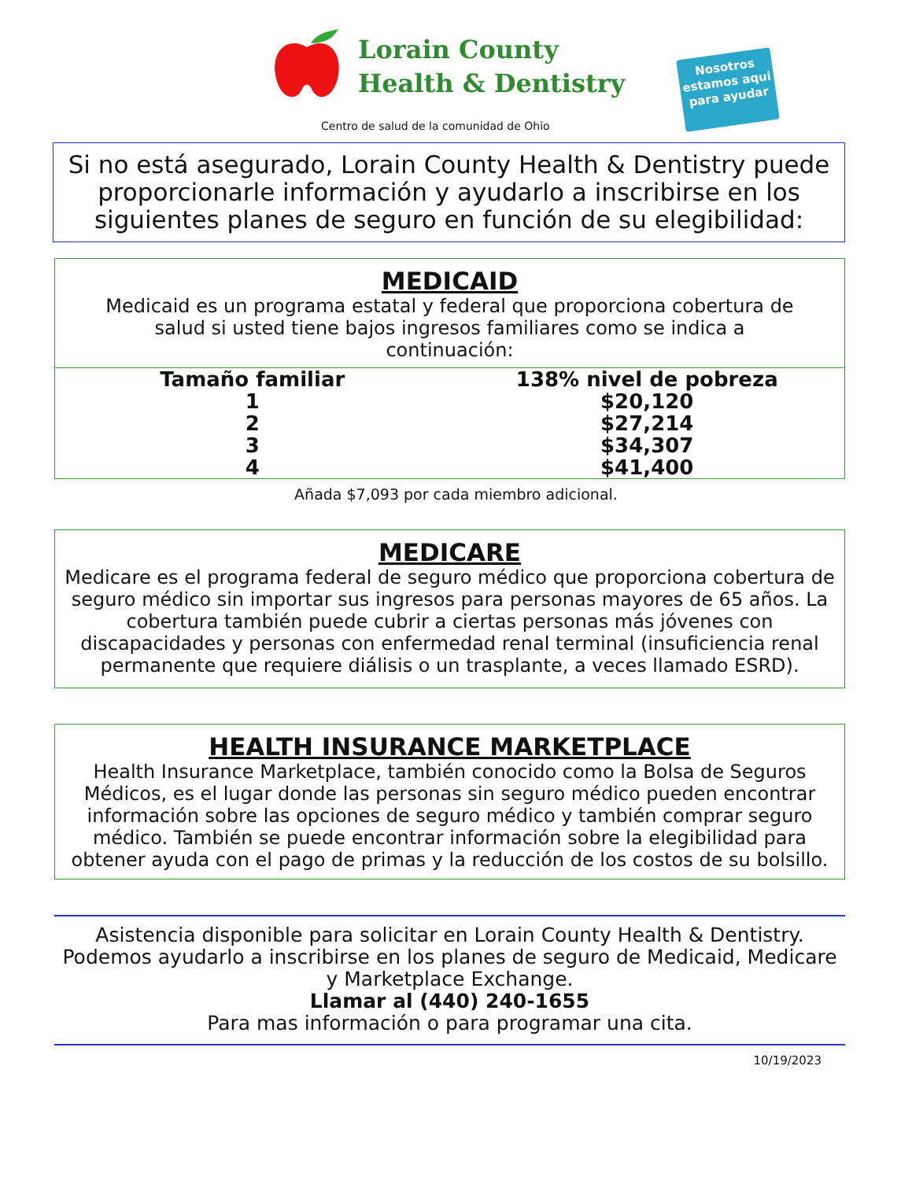Lorain County
Health & Dentistry
Centro de salud de la comunidad de Ohio
Nosotros estamos aqui para ayudar
Si no está asegurado, Lorain County Health & Dentistry puede proporcionarle información y ayudarlo a inscribirse en los siguientes planes de seguro en función de su elegibilidad:
MEDICAID
Medicaid es un programa estatal y federal que proporciona cobertura de salud si usted tiene bajos ingresos familiares como se indica a continuación:
| Tamaño familiar | 138% nivel de pobreza |
| --- | --- |
| 1 | $20,120 |
| 2 | $27,214 |
| 3 | $34,307 |
| 4 | $41,400 |
Añada $7,093 por cada miembro adicional.
MEDICARE
Medicare es el programa federal de seguro médico que proporciona cobertura de seguro médico sin importar sus ingresos para personas mayores de 65 años. La cobertura también puede cubrir a ciertas personas más jóvenes con discapacidades y personas con enfermedad renal terminal (insuficiencia renal permanente que requiere diálisis o un trasplante, a veces llamado ESRD).
HEALTH INSURANCE MARKETPLACE
Health Insurance Marketplace, también conocido como la Bolsa de Seguros Médicos, es el lugar donde las personas sin seguro médico pueden encontrar información sobre las opciones de seguro médico y también comprar seguro médico. También se puede encontrar información sobre la elegibilidad para obtener ayuda con el pago de primas y la reducción de los costos de su bolsillo.
Asistencia disponible para solicitar en Lorain County Health & Dentistry.
Podemos ayudarlo a inscribirse en los planes de seguro de Medicaid, Medicare y Marketplace Exchange.
Llamar al (440) 240-1655
Para mas información o para programar una cita.
10/19/2023